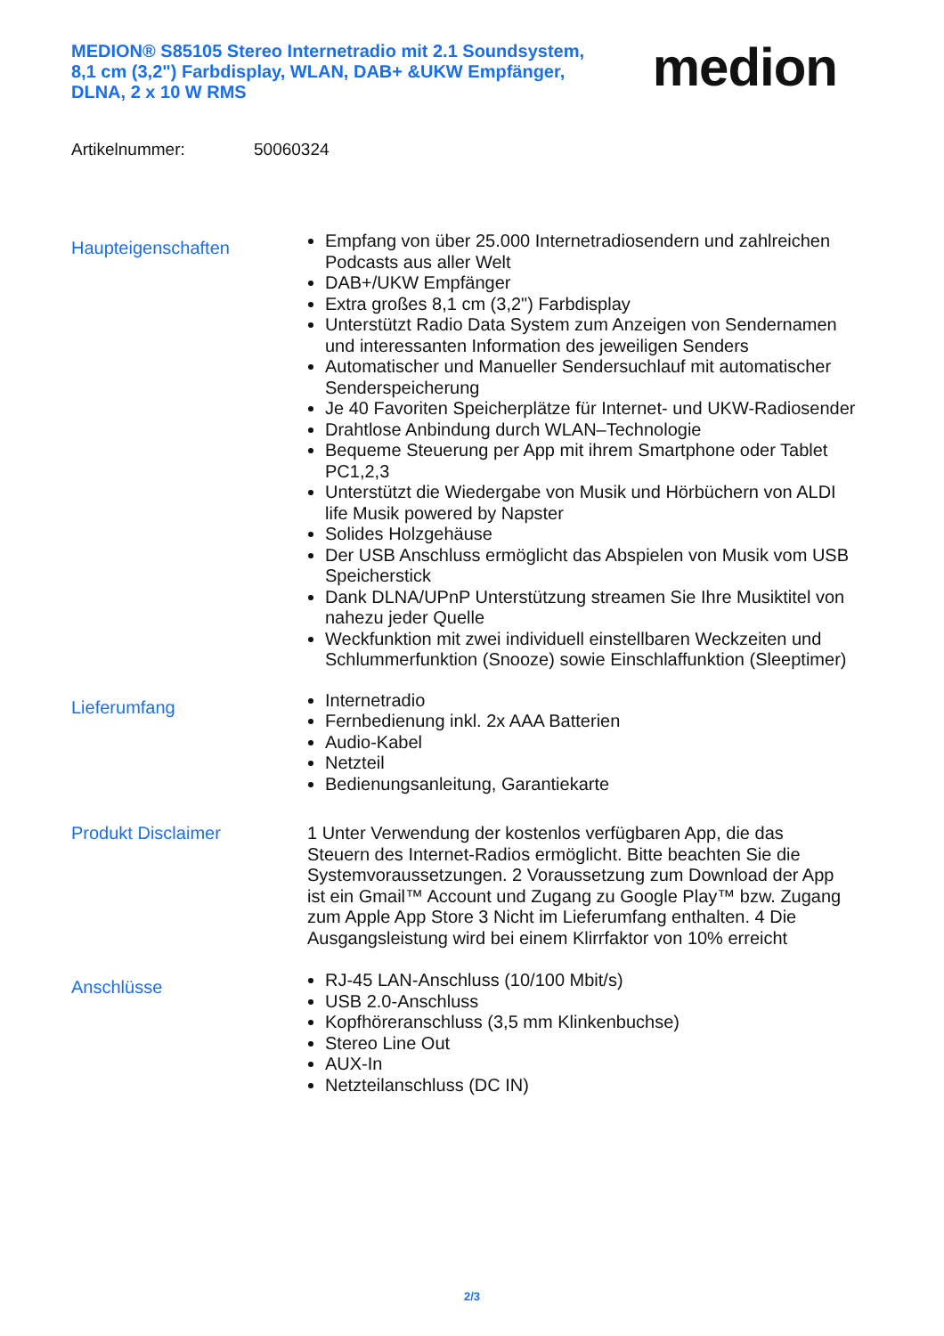MEDION® S85105 Stereo Internetradio mit 2.1 Soundsystem, 8,1 cm (3,2") Farbdisplay, WLAN, DAB+ &UKW Empfänger, DLNA, 2 x 10 W RMS
medion
Artikelnummer: 50060324
Haupteigenschaften
Empfang von über 25.000 Internetradiosendern und zahlreichen Podcasts aus aller Welt
DAB+/UKW Empfänger
Extra großes 8,1 cm (3,2") Farbdisplay
Unterstützt Radio Data System zum Anzeigen von Sendernamen und interessanten Information des jeweiligen Senders
Automatischer und Manueller Sendersuchlauf mit automatischer Senderspeicherung
Je 40 Favoriten Speicherplätze für Internet- und UKW-Radiosender
Drahtlose Anbindung durch WLAN–Technologie
Bequeme Steuerung per App mit ihrem Smartphone oder Tablet PC1,2,3
Unterstützt die Wiedergabe von Musik und Hörbüchern von ALDI life Musik powered by Napster
Solides Holzgehäuse
Der USB Anschluss ermöglicht das Abspielen von Musik vom USB Speicherstick
Dank DLNA/UPnP Unterstützung streamen Sie Ihre Musiktitel von nahezu jeder Quelle
Weckfunktion mit zwei individuell einstellbaren Weckzeiten und Schlummerfunktion (Snooze) sowie Einschlaffunktion (Sleeptimer)
Lieferumfang
Internetradio
Fernbedienung inkl. 2x AAA Batterien
Audio-Kabel
Netzteil
Bedienungsanleitung, Garantiekarte
Produkt Disclaimer
1 Unter Verwendung der kostenlos verfügbaren App, die das Steuern des Internet-Radios ermöglicht. Bitte beachten Sie die Systemvoraussetzungen. 2 Voraussetzung zum Download der App ist ein Gmail™ Account und Zugang zu Google Play™ bzw. Zugang zum Apple App Store 3 Nicht im Lieferumfang enthalten. 4 Die Ausgangsleistung wird bei einem Klirrfaktor von 10% erreicht
Anschlüsse
RJ-45 LAN-Anschluss (10/100 Mbit/s)
USB 2.0-Anschluss
Kopfhöreranschluss (3,5 mm Klinkenbuchse)
Stereo Line Out
AUX-In
Netzteilanschluss (DC IN)
2/3